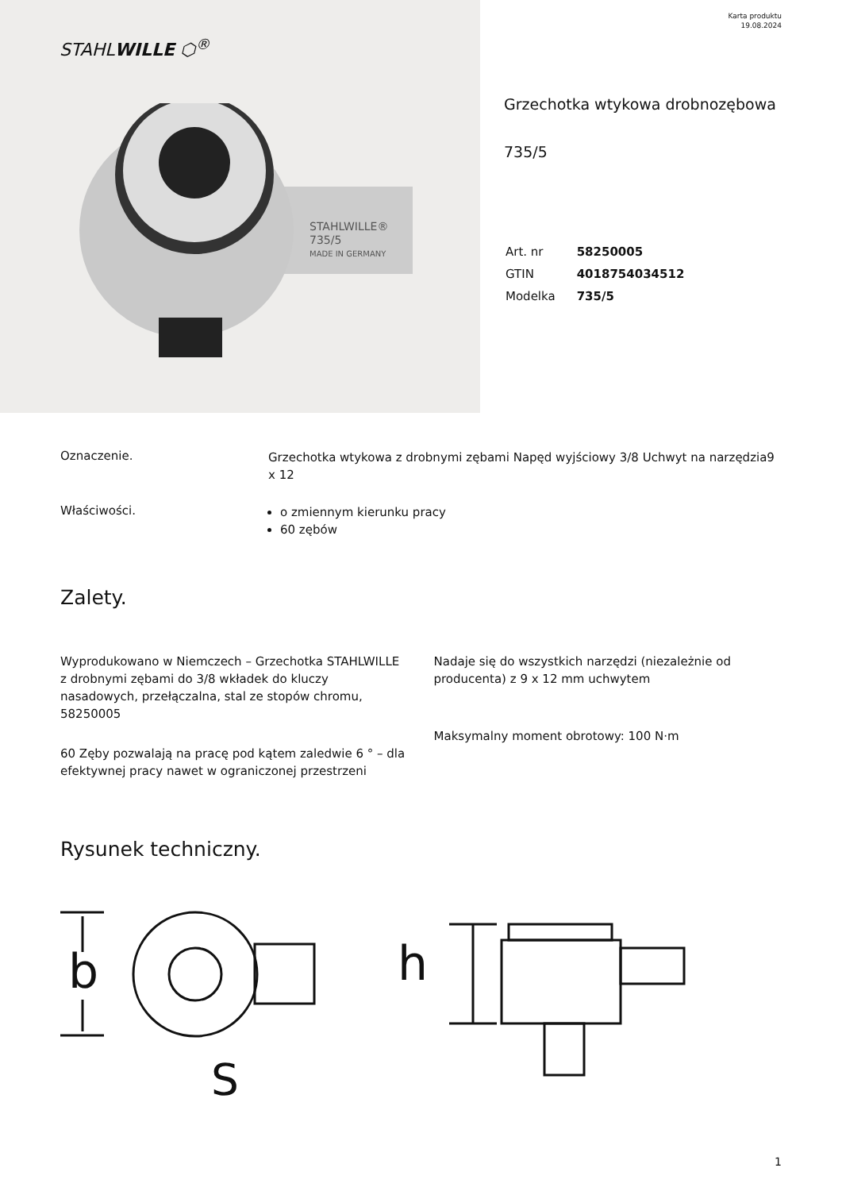STAHLWILLE ⬡<sup>®</sup>
STAHLWILLE®
735/5
MADE IN GERMANY
Karta produktu
19.08.2024
Grzechotka wtykowa drobnozębowa
735/5
| Art. nr | 58250005 |
| GTIN | 4018754034512 |
| Modelka | 735/5 |
Oznaczenie.
Grzechotka wtykowa z drobnymi zębami Napęd wyjściowy 3/8 Uchwyt na narzędzia9 x 12
Właściwości.
o zmiennym kierunku pracy
60 zębów
Zalety.
Wyprodukowano w Niemczech – Grzechotka STAHLWILLE z drobnymi zębami do 3/8 wkładek do kluczy nasadowych, przełączalna, stal ze stopów chromu, 58250005
60 Zęby pozwalają na pracę pod kątem zaledwie 6 ° – dla efektywnej pracy nawet w ograniczonej przestrzeni
Nadaje się do wszystkich narzędzi (niezależnie od producenta) z 9 x 12 mm uchwytem
Maksymalny moment obrotowy: 100 N·m
Rysunek techniczny.
b
S
h
1